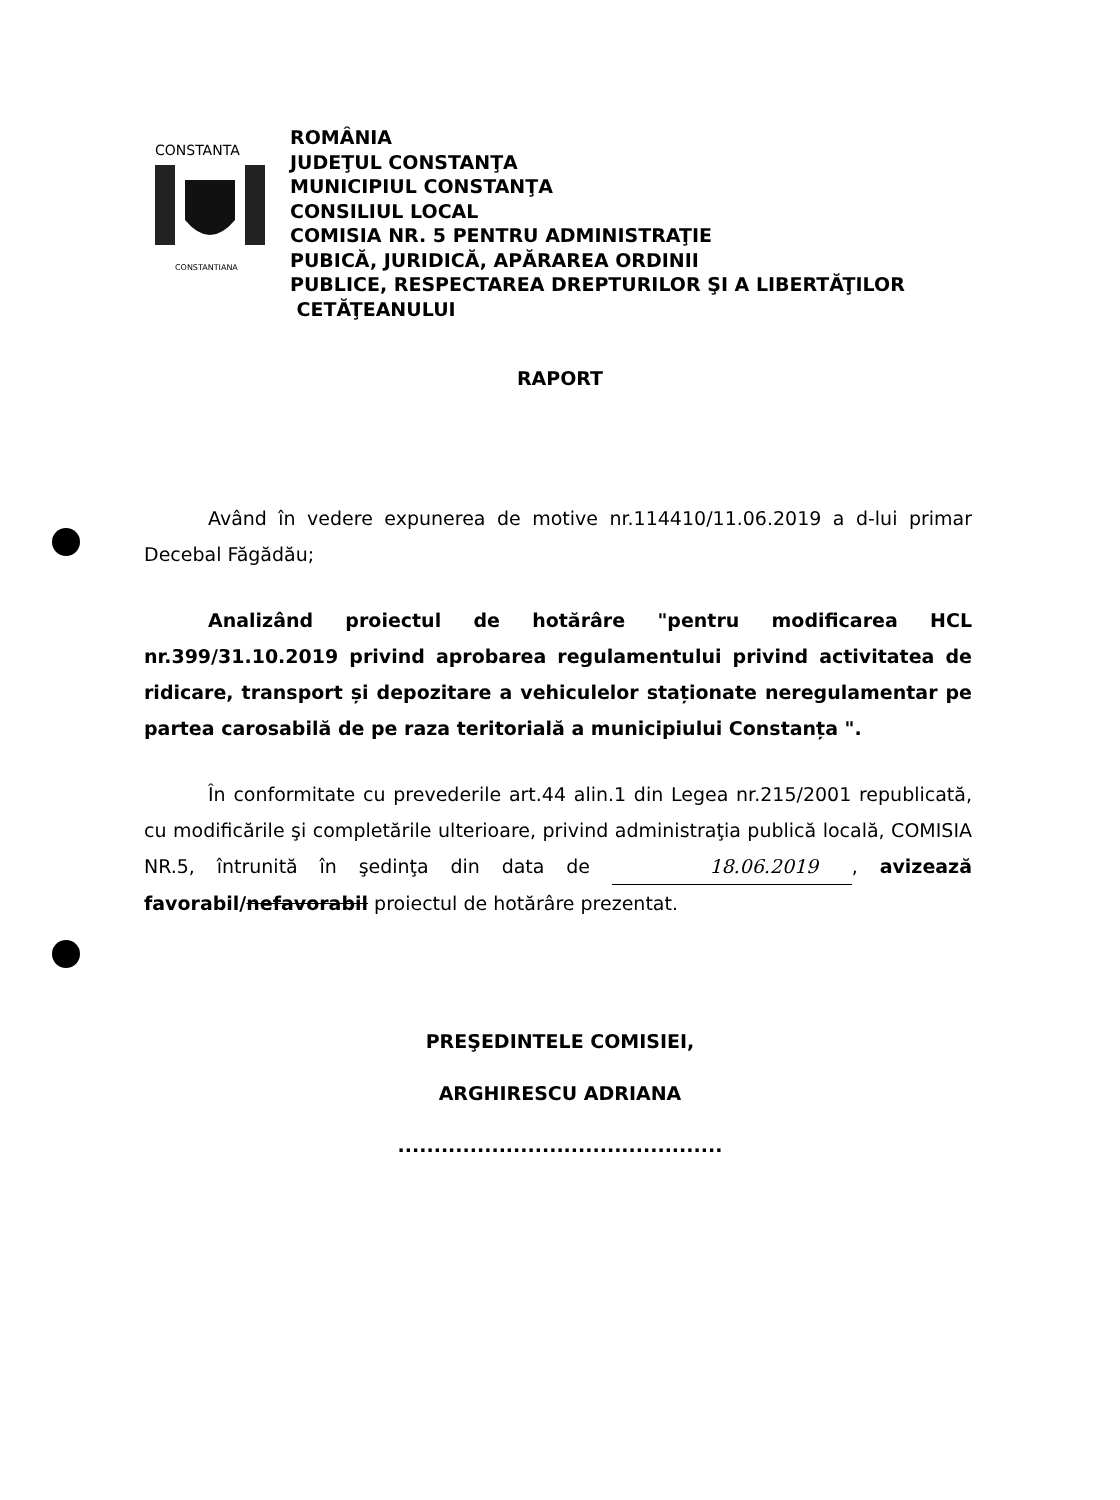CONSTANTA
CONSTANTIANA
ROMÂNIA
JUDEŢUL CONSTANŢA
MUNICIPIUL CONSTANŢA
CONSILIUL LOCAL
COMISIA NR. 5 PENTRU ADMINISTRAŢIE
PUBICĂ, JURIDICĂ, APĂRAREA ORDINII
PUBLICE, RESPECTAREA DREPTURILOR ŞI A LIBERTĂŢILOR
CETĂŢEANULUI
RAPORT
Având în vedere expunerea de motive nr.114410/11.06.2019 a d-lui primar Decebal Făgădău;
Analizând proiectul de hotărâre "pentru modificarea HCL nr.399/31.10.2019 privind aprobarea regulamentului privind activitatea de ridicare, transport și depozitare a vehiculelor staționate neregulamentar pe partea carosabilă de pe raza teritorială a municipiului Constanța ".
În conformitate cu prevederile art.44 alin.1 din Legea nr.215/2001 republicată, cu modificările şi completările ulterioare, privind administraţia publică locală, COMISIA NR.5, întrunită în şedinţa din data de 18.06.2019, avizează favorabil/nefavorabil proiectul de hotărâre prezentat.
PREŞEDINTELE COMISIEI,
ARGHIRESCU ADRIANA
.............................................